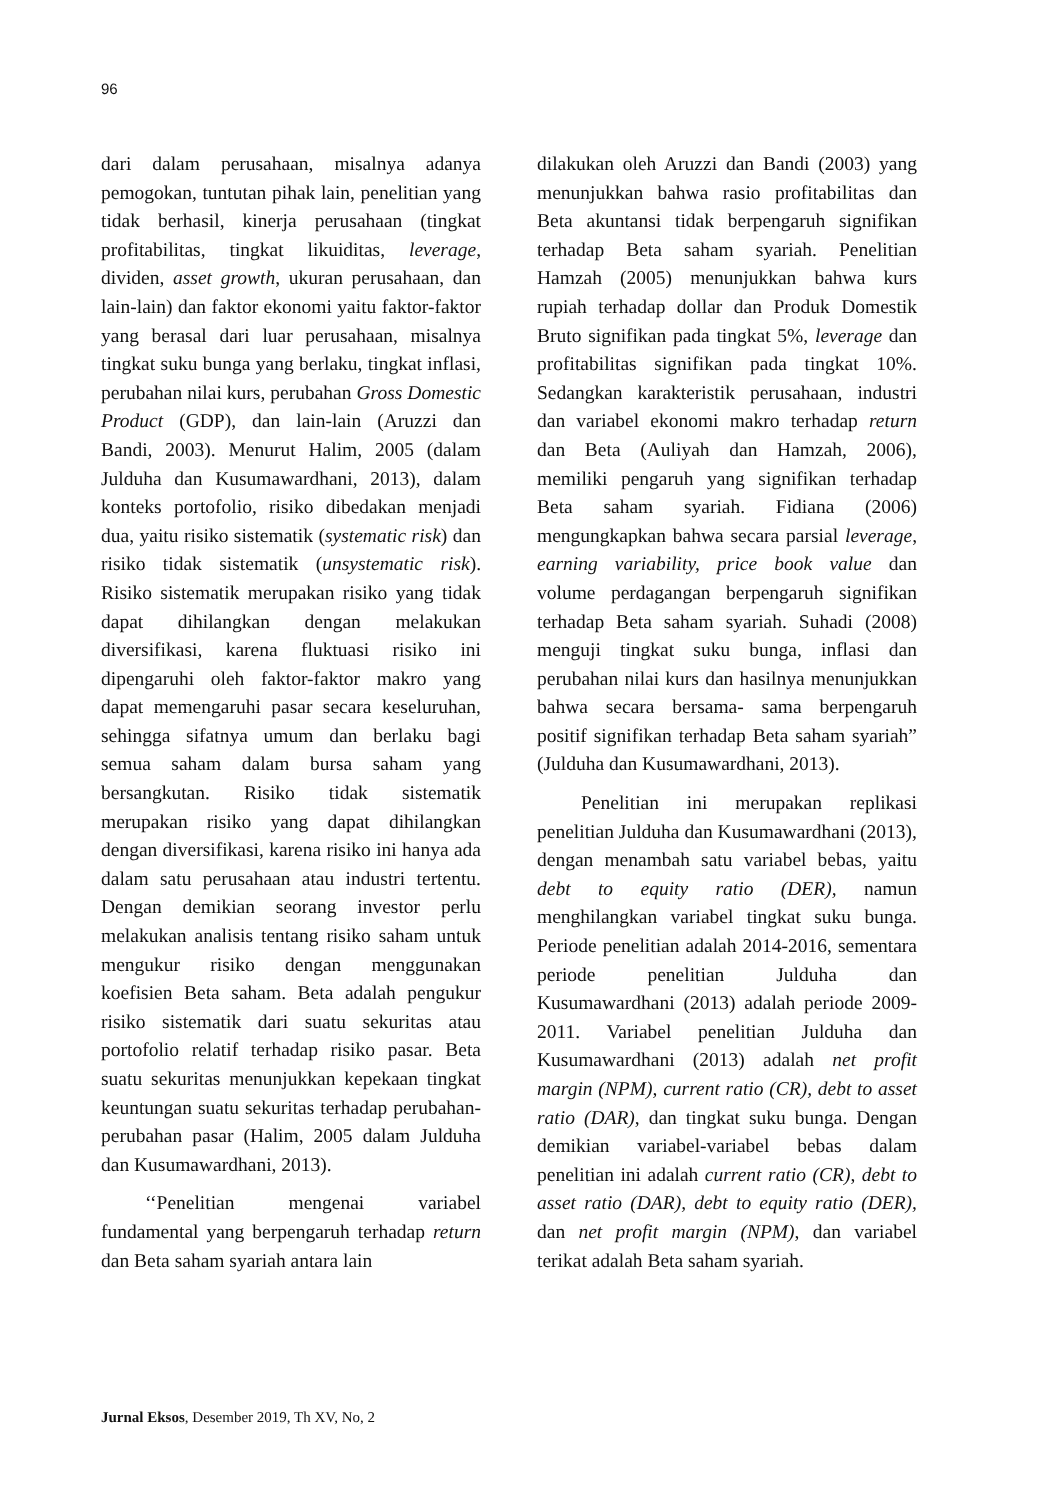96
dari dalam perusahaan, misalnya adanya pemogokan, tuntutan pihak lain, penelitian yang tidak berhasil, kinerja perusahaan (tingkat profitabilitas, tingkat likuiditas, leverage, dividen, asset growth, ukuran perusahaan, dan lain-lain) dan faktor ekonomi yaitu faktor-faktor yang berasal dari luar perusahaan, misalnya tingkat suku bunga yang berlaku, tingkat inflasi, perubahan nilai kurs, perubahan Gross Domestic Product (GDP), dan lain-lain (Aruzzi dan Bandi, 2003). Menurut Halim, 2005 (dalam Julduha dan Kusumawardhani, 2013), dalam konteks portofolio, risiko dibedakan menjadi dua, yaitu risiko sistematik (systematic risk) dan risiko tidak sistematik (unsystematic risk). Risiko sistematik merupakan risiko yang tidak dapat dihilangkan dengan melakukan diversifikasi, karena fluktuasi risiko ini dipengaruhi oleh faktor-faktor makro yang dapat memengaruhi pasar secara keseluruhan, sehingga sifatnya umum dan berlaku bagi semua saham dalam bursa saham yang bersangkutan. Risiko tidak sistematik merupakan risiko yang dapat dihilangkan dengan diversifikasi, karena risiko ini hanya ada dalam satu perusahaan atau industri tertentu. Dengan demikian seorang investor perlu melakukan analisis tentang risiko saham untuk mengukur risiko dengan menggunakan koefisien Beta saham. Beta adalah pengukur risiko sistematik dari suatu sekuritas atau portofolio relatif terhadap risiko pasar. Beta suatu sekuritas menunjukkan kepekaan tingkat keuntungan suatu sekuritas terhadap perubahan-perubahan pasar (Halim, 2005 dalam Julduha dan Kusumawardhani, 2013).
‘‘Penelitian mengenai variabel fundamental yang berpengaruh terhadap return dan Beta saham syariah antara lain
dilakukan oleh Aruzzi dan Bandi (2003) yang menunjukkan bahwa rasio profitabilitas dan Beta akuntansi tidak berpengaruh signifikan terhadap Beta saham syariah. Penelitian Hamzah (2005) menunjukkan bahwa kurs rupiah terhadap dollar dan Produk Domestik Bruto signifikan pada tingkat 5%, leverage dan profitabilitas signifikan pada tingkat 10%. Sedangkan karakteristik perusahaan, industri dan variabel ekonomi makro terhadap return dan Beta (Auliyah dan Hamzah, 2006), memiliki pengaruh yang signifikan terhadap Beta saham syariah. Fidiana (2006) mengungkapkan bahwa secara parsial leverage, earning variability, price book value dan volume perdagangan berpengaruh signifikan terhadap Beta saham syariah. Suhadi (2008) menguji tingkat suku bunga, inflasi dan perubahan nilai kurs dan hasilnya menunjukkan bahwa secara bersama- sama berpengaruh positif signifikan terhadap Beta saham syariah” (Julduha dan Kusumawardhani, 2013).
Penelitian ini merupakan replikasi penelitian Julduha dan Kusumawardhani (2013), dengan menambah satu variabel bebas, yaitu debt to equity ratio (DER), namun menghilangkan variabel tingkat suku bunga. Periode penelitian adalah 2014-2016, sementara periode penelitian Julduha dan Kusumawardhani (2013) adalah periode 2009-2011. Variabel penelitian Julduha dan Kusumawardhani (2013) adalah net profit margin (NPM), current ratio (CR), debt to asset ratio (DAR), dan tingkat suku bunga. Dengan demikian variabel-variabel bebas dalam penelitian ini adalah current ratio (CR), debt to asset ratio (DAR), debt to equity ratio (DER), dan net profit margin (NPM), dan variabel terikat adalah Beta saham syariah.
Jurnal Eksos, Desember 2019, Th XV, No, 2